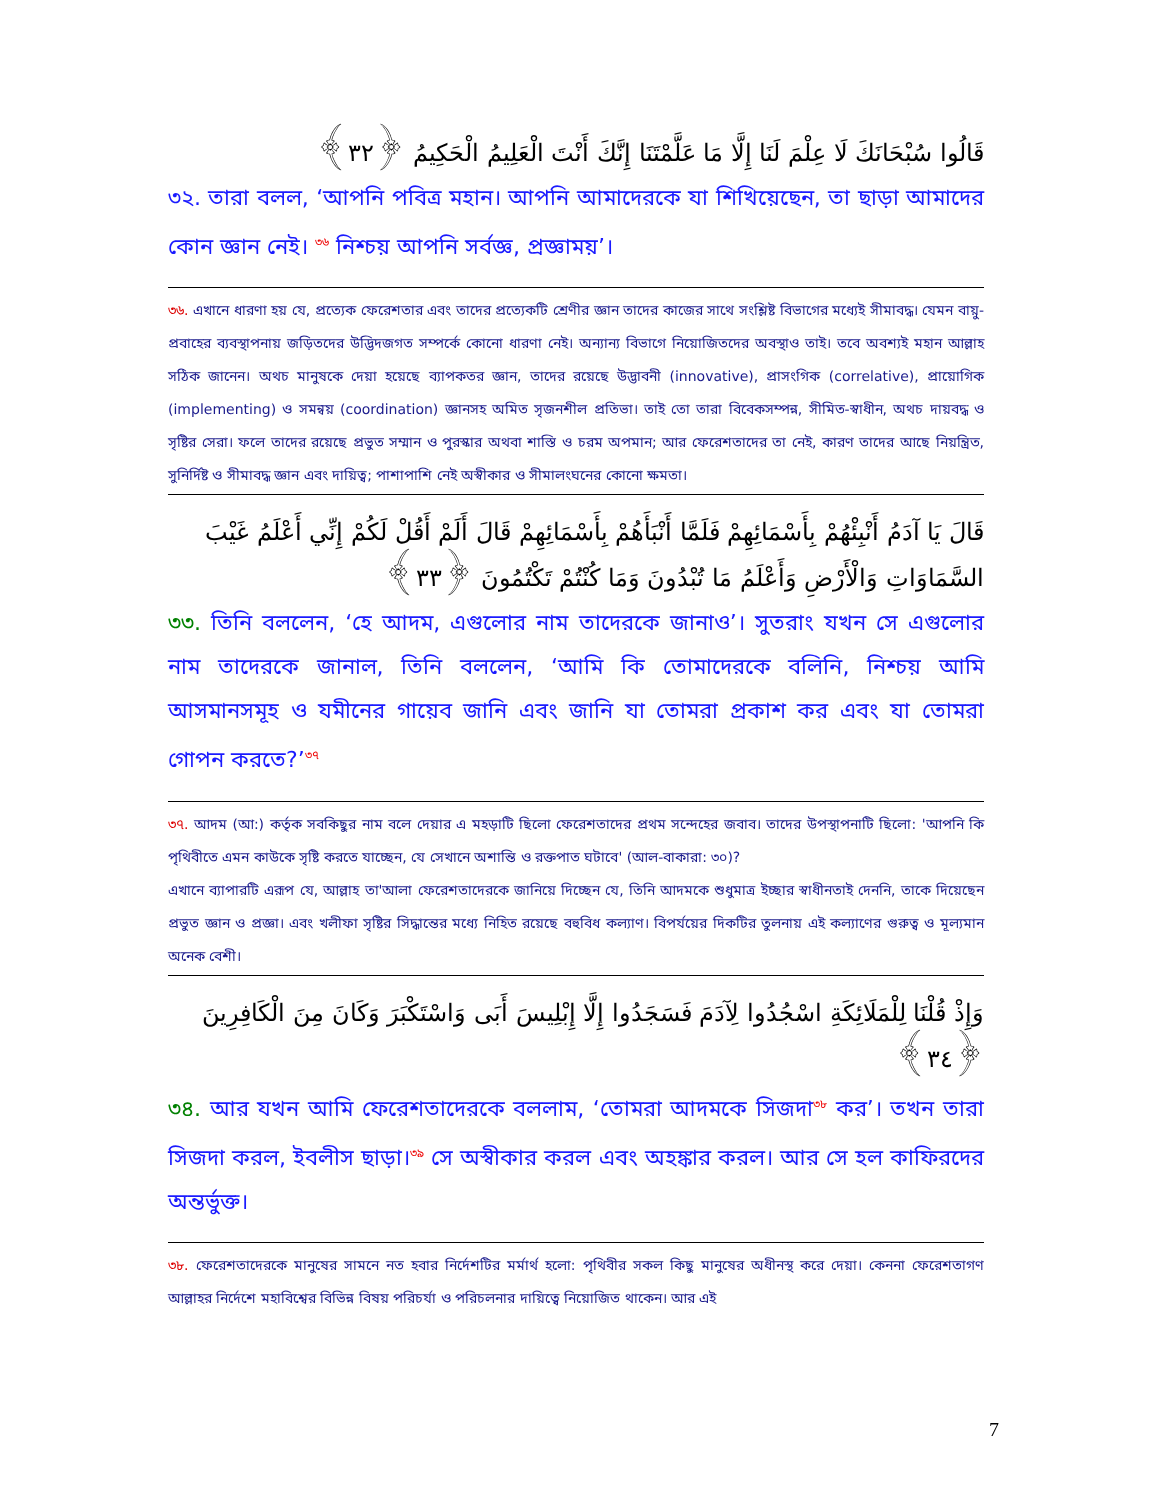قَالُوا سُبْحَانَكَ لَا عِلْمَ لَنَا إِلَّا مَا عَلَّمْتَنَا إِنَّكَ أَنْتَ الْعَلِيمُ الْحَكِيمُ ﴿٣٢﴾
৩২. তারা বলল, ‘আপনি পবিত্র মহান। আপনি আমাদেরকে যা শিখিয়েছেন, তা ছাড়া আমাদের কোন জ্ঞান নেই। <sup>৩৬</sup> নিশ্চয় আপনি সর্বজ্ঞ, প্রজ্ঞাময়’।
৩৬. এখানে ধারণা হয় যে, প্রত্যেক ফেরেশতার এবং তাদের প্রত্যেকটি শ্রেণীর জ্ঞান তাদের কাজের সাথে সংশ্লিষ্ট বিভাগের মধ্যেই সীমাবদ্ধ। যেমন বায়ু-প্রবাহের ব্যবস্থাপনায় জড়িতদের উদ্ভিদজগত সম্পর্কে কোনো ধারণা নেই। অন্যান্য বিভাগে নিয়োজিতদের অবস্থাও তাই। তবে অবশ্যই মহান আল্লাহ সঠিক জানেন। অথচ মানুষকে দেয়া হয়েছে ব্যাপকতর জ্ঞান, তাদের রয়েছে উদ্ভাবনী (innovative), প্রাসংগিক (correlative), প্রায়োগিক (implementing) ও সমন্বয় (coordination) জ্ঞানসহ অমিত সৃজনশীল প্রতিভা। তাই তো তারা বিবেকসম্পন্ন, সীমিত-স্বাধীন, অথচ দায়বদ্ধ ও সৃষ্টির সেরা। ফলে তাদের রয়েছে প্রভুত সম্মান ও পুরস্কার অথবা শাস্তি ও চরম অপমান; আর ফেরেশতাদের তা নেই, কারণ তাদের আছে নিয়ন্ত্রিত, সুনির্দিষ্ট ও সীমাবদ্ধ জ্ঞান এবং দায়িত্ব; পাশাপাশি নেই অস্বীকার ও সীমালংঘনের কোনো ক্ষমতা।
قَالَ يَا آدَمُ أَنْبِئْهُمْ بِأَسْمَائِهِمْ فَلَمَّا أَنْبَأَهُمْ بِأَسْمَائِهِمْ قَالَ أَلَمْ أَقُلْ لَكُمْ إِنِّي أَعْلَمُ غَيْبَ السَّمَاوَاتِ وَالْأَرْضِ وَأَعْلَمُ مَا تُبْدُونَ وَمَا كُنْتُمْ تَكْتُمُونَ ﴿٣٣﴾
৩৩. তিনি বললেন, ‘হে আদম, এগুলোর নাম তাদেরকে জানাও’। সুতরাং যখন সে এগুলোর নাম তাদেরকে জানাল, তিনি বললেন, ‘আমি কি তোমাদেরকে বলিনি, নিশ্চয় আমি আসমানসমূহ ও যমীনের গায়েব জানি এবং জানি যা তোমরা প্রকাশ কর এবং যা তোমরা গোপন করতে?’<sup>৩৭</sup>
৩৭. আদম (আ:) কর্তৃক সবকিছুর নাম বলে দেয়ার এ মহড়াটি ছিলো ফেরেশতাদের প্রথম সন্দেহের জবাব। তাদের উপস্থাপনাটি ছিলো: 'আপনি কি পৃথিবীতে এমন কাউকে সৃষ্টি করতে যাচ্ছেন, যে সেখানে অশান্তি ও রক্তপাত ঘটাবে' (আল-বাকারা: ৩০)?
এখানে ব্যাপারটি এরূপ যে, আল্লাহ তা'আলা ফেরেশতাদেরকে জানিয়ে দিচ্ছেন যে, তিনি আদমকে শুধুমাত্র ইচ্ছার স্বাধীনতাই দেননি, তাকে দিয়েছেন প্রভুত জ্ঞান ও প্রজ্ঞা। এবং খলীফা সৃষ্টির সিদ্ধান্তের মধ্যে নিহিত রয়েছে বহুবিধ কল্যাণ। বিপর্যয়ের দিকটির তুলনায় এই কল্যাণের গুরুত্ব ও মূল্যমান অনেক বেশী।
وَإِذْ قُلْنَا لِلْمَلَائِكَةِ اسْجُدُوا لِآدَمَ فَسَجَدُوا إِلَّا إِبْلِيسَ أَبَى وَاسْتَكْبَرَ وَكَانَ مِنَ الْكَافِرِينَ ﴿٣٤﴾
৩৪. আর যখন আমি ফেরেশতাদেরকে বললাম, ‘তোমরা আদমকে সিজদা<sup>৩৮</sup> কর’। তখন তারা সিজদা করল, ইবলীস ছাড়া।<sup>৩৯</sup> সে অস্বীকার করল এবং অহঙ্কার করল। আর সে হল কাফিরদের অন্তর্ভুক্ত।
৩৮. ফেরেশতাদেরকে মানুষের সামনে নত হবার নির্দেশটির মর্মার্থ হলো: পৃথিবীর সকল কিছু মানুষের অধীনস্থ করে দেয়া। কেননা ফেরেশতাগণ আল্লাহর নির্দেশে মহাবিশ্বের বিভিন্ন বিষয় পরিচর্যা ও পরিচলনার দায়িত্বে নিয়োজিত থাকেন। আর এই
7